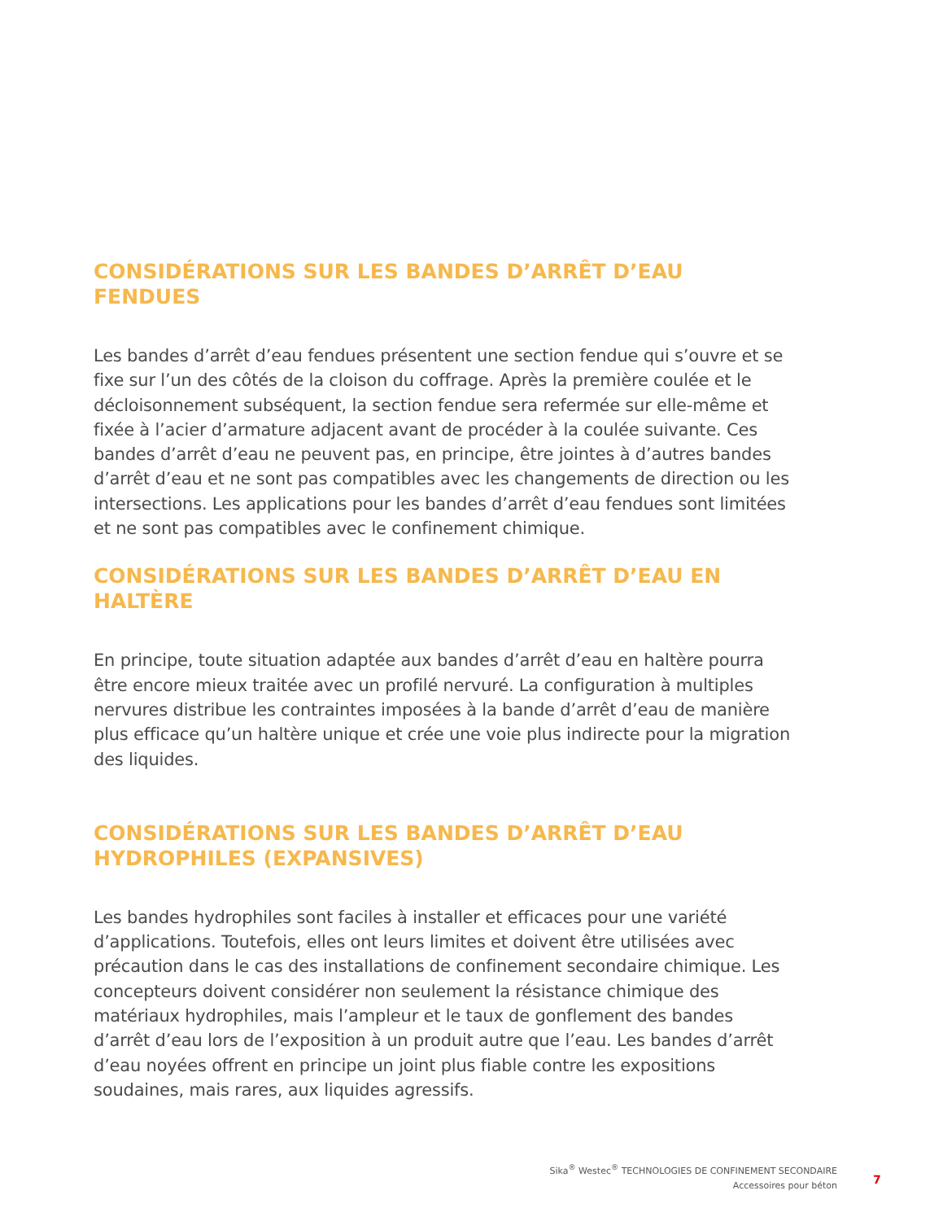CONSIDÉRATIONS SUR LES BANDES D’ARRÊT D’EAU FENDUES
Les bandes d’arrêt d’eau fendues présentent une section fendue qui s’ouvre et se fixe sur l’un des côtés de la cloison du coffrage. Après la première coulée et le décloisonnement subséquent, la section fendue sera refermée sur elle-même et fixée à l’acier d’armature adjacent avant de procéder à la coulée suivante. Ces bandes d’arrêt d’eau ne peuvent pas, en principe, être jointes à d’autres bandes d’arrêt d’eau et ne sont pas compatibles avec les changements de direction ou les intersections. Les applications pour les bandes d’arrêt d’eau fendues sont limitées et ne sont pas compatibles avec le confinement chimique.
CONSIDÉRATIONS SUR LES BANDES D’ARRÊT D’EAU EN HALTÈRE
En principe, toute situation adaptée aux bandes d’arrêt d’eau en haltère pourra être encore mieux traitée avec un profilé nervuré. La configuration à multiples nervures distribue les contraintes imposées à la bande d’arrêt d’eau de manière plus efficace qu’un haltère unique et crée une voie plus indirecte pour la migration des liquides.
CONSIDÉRATIONS SUR LES BANDES D’ARRÊT D’EAU
HYDROPHILES (EXPANSIVES)
Les bandes hydrophiles sont faciles à installer et efficaces pour une variété d’applications. Toutefois, elles ont leurs limites et doivent être utilisées avec précaution dans le cas des installations de confinement secondaire chimique. Les concepteurs doivent considérer non seulement la résistance chimique des matériaux hydrophiles, mais l’ampleur et le taux de gonflement des bandes d’arrêt d’eau lors de l’exposition à un produit autre que l’eau. Les bandes d’arrêt d’eau noyées offrent en principe un joint plus fiable contre les expositions soudaines, mais rares, aux liquides agressifs.
Sika<sup>®</sup> Westec<sup>®</sup> TECHNOLOGIES DE CONFINEMENT SECONDAIRE
Accessoires pour béton
7